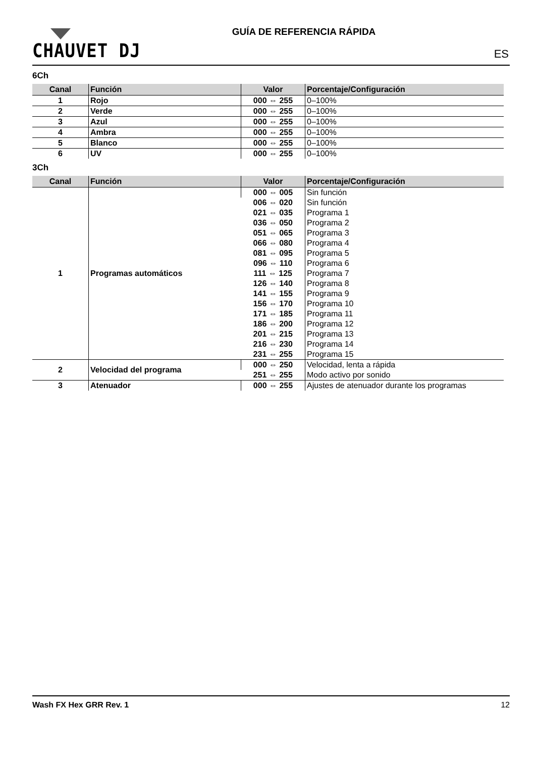CHAUVET DJ
GUÍA DE REFERENCIA RÁPIDA
ES
6Ch
| Canal | Función | Valor | Porcentaje/Configuración |
| --- | --- | --- | --- |
| 1 | Rojo | 000 ⇔ 255 | 0–100% |
| 2 | Verde | 000 ⇔ 255 | 0–100% |
| 3 | Azul | 000 ⇔ 255 | 0–100% |
| 4 | Ambra | 000 ⇔ 255 | 0–100% |
| 5 | Blanco | 000 ⇔ 255 | 0–100% |
| 6 | UV | 000 ⇔ 255 | 0–100% |
3Ch
| Canal | Función | Valor | Porcentaje/Configuración |
| --- | --- | --- | --- |
| 1 | Programas automáticos | 000 ⇔ 005 | Sin función |
| | | 006 ⇔ 020 | Sin función |
| | | 021 ⇔ 035 | Programa 1 |
| | | 036 ⇔ 050 | Programa 2 |
| | | 051 ⇔ 065 | Programa 3 |
| | | 066 ⇔ 080 | Programa 4 |
| | | 081 ⇔ 095 | Programa 5 |
| | | 096 ⇔ 110 | Programa 6 |
| | | 111 ⇔ 125 | Programa 7 |
| | | 126 ⇔ 140 | Programa 8 |
| | | 141 ⇔ 155 | Programa 9 |
| | | 156 ⇔ 170 | Programa 10 |
| | | 171 ⇔ 185 | Programa 11 |
| | | 186 ⇔ 200 | Programa 12 |
| | | 201 ⇔ 215 | Programa 13 |
| | | 216 ⇔ 230 | Programa 14 |
| | | 231 ⇔ 255 | Programa 15 |
| 2 | Velocidad del programa | 000 ⇔ 250 | Velocidad, lenta a rápida |
| | | 251 ⇔ 255 | Modo activo por sonido |
| 3 | Atenuador | 000 ⇔ 255 | Ajustes de atenuador durante los programas |
Wash FX Hex GRR Rev. 1 12